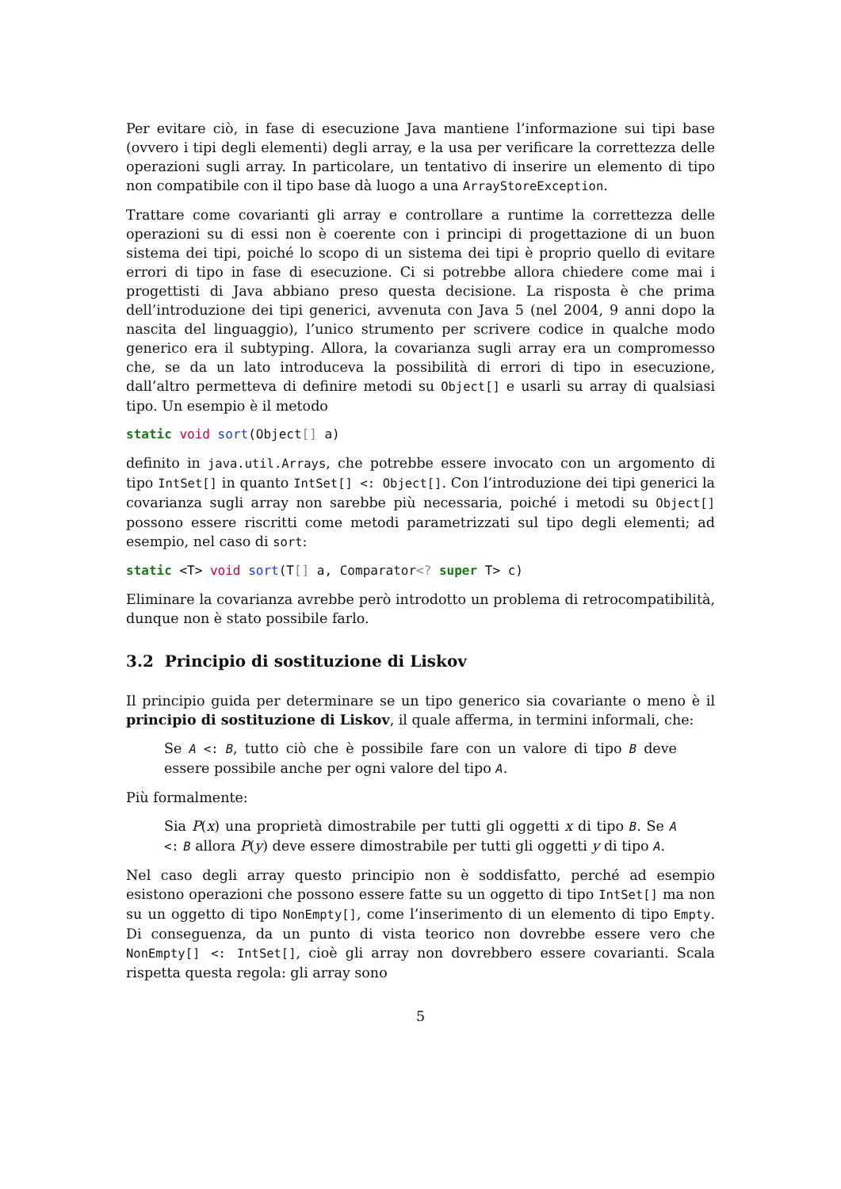Per evitare ciò, in fase di esecuzione Java mantiene l’informazione sui tipi base (ovvero i tipi degli elementi) degli array, e la usa per verificare la correttezza delle operazioni sugli array. In particolare, un tentativo di inserire un elemento di tipo non compatibile con il tipo base dà luogo a una ArrayStoreException.
Trattare come covarianti gli array e controllare a runtime la correttezza delle operazioni su di essi non è coerente con i principi di progettazione di un buon sistema dei tipi, poiché lo scopo di un sistema dei tipi è proprio quello di evitare errori di tipo in fase di esecuzione. Ci si potrebbe allora chiedere come mai i progettisti di Java abbiano preso questa decisione. La risposta è che prima dell’introduzione dei tipi generici, avvenuta con Java 5 (nel 2004, 9 anni dopo la nascita del linguaggio), l’unico strumento per scrivere codice in qualche modo generico era il subtyping. Allora, la covarianza sugli array era un compromesso che, se da un lato introduceva la possibilità di errori di tipo in esecuzione, dall’altro permetteva di definire metodi su Object[] e usarli su array di qualsiasi tipo. Un esempio è il metodo
static void sort(Object[] a)
definito in java.util.Arrays, che potrebbe essere invocato con un argomento di tipo IntSet[] in quanto IntSet[] <: Object[]. Con l’introduzione dei tipi generici la covarianza sugli array non sarebbe più necessaria, poiché i metodi su Object[] possono essere riscritti come metodi parametrizzati sul tipo degli elementi; ad esempio, nel caso di sort:
static <T> void sort(T[] a, Comparator<? super T> c)
Eliminare la covarianza avrebbe però introdotto un problema di retrocompatibilità, dunque non è stato possibile farlo.
3.2 Principio di sostituzione di Liskov
Il principio guida per determinare se un tipo generico sia covariante o meno è il principio di sostituzione di Liskov, il quale afferma, in termini informali, che:
Se A <: B, tutto ciò che è possibile fare con un valore di tipo B deve essere possibile anche per ogni valore del tipo A.
Più formalmente:
Sia P(x) una proprietà dimostrabile per tutti gli oggetti x di tipo B. Se A <: B allora P(y) deve essere dimostrabile per tutti gli oggetti y di tipo A.
Nel caso degli array questo principio non è soddisfatto, perché ad esempio esistono operazioni che possono essere fatte su un oggetto di tipo IntSet[] ma non su un oggetto di tipo NonEmpty[], come l’inserimento di un elemento di tipo Empty. Di conseguenza, da un punto di vista teorico non dovrebbe essere vero che NonEmpty[] <: IntSet[], cioè gli array non dovrebbero essere covarianti. Scala rispetta questa regola: gli array sono
5